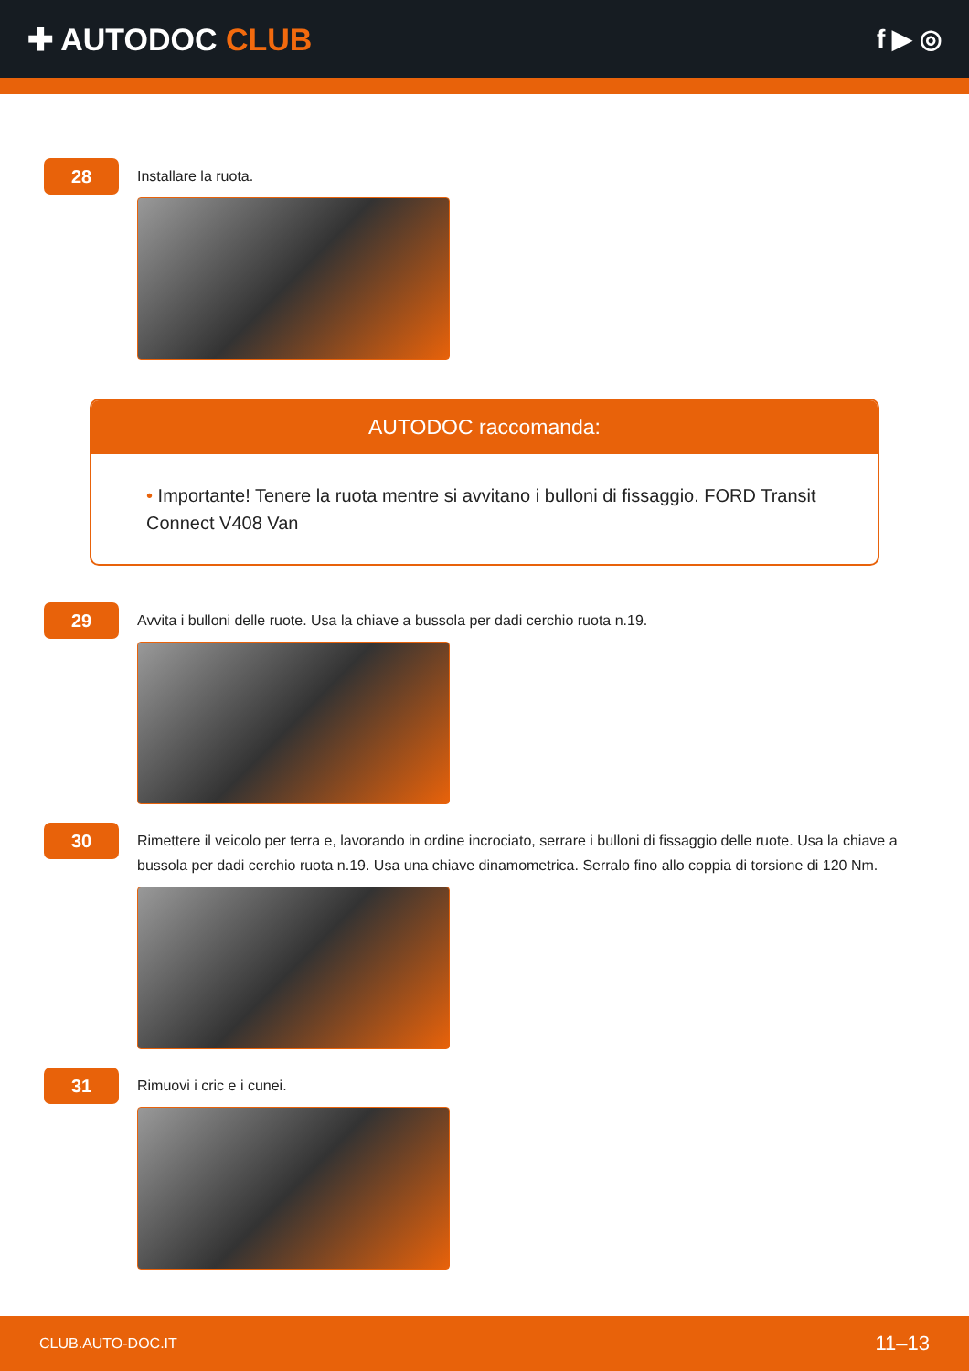✚ AUTODOC CLUB
f ▶ ◎
28
Installare la ruota.
AUTODOC raccomanda:
• Importante! Tenere la ruota mentre si avvitano i bulloni di fissaggio. FORD Transit Connect V408 Van
29
Avvita i bulloni delle ruote. Usa la chiave a bussola per dadi cerchio ruota n.19.
30
Rimettere il veicolo per terra e, lavorando in ordine incrociato, serrare i bulloni di fissaggio delle ruote. Usa la chiave a bussola per dadi cerchio ruota n.19. Usa una chiave dinamometrica. Serralo fino allo coppia di torsione di 120 Nm.
31
Rimuovi i cric e i cunei.
CLUB.AUTO-DOC.IT 11–13